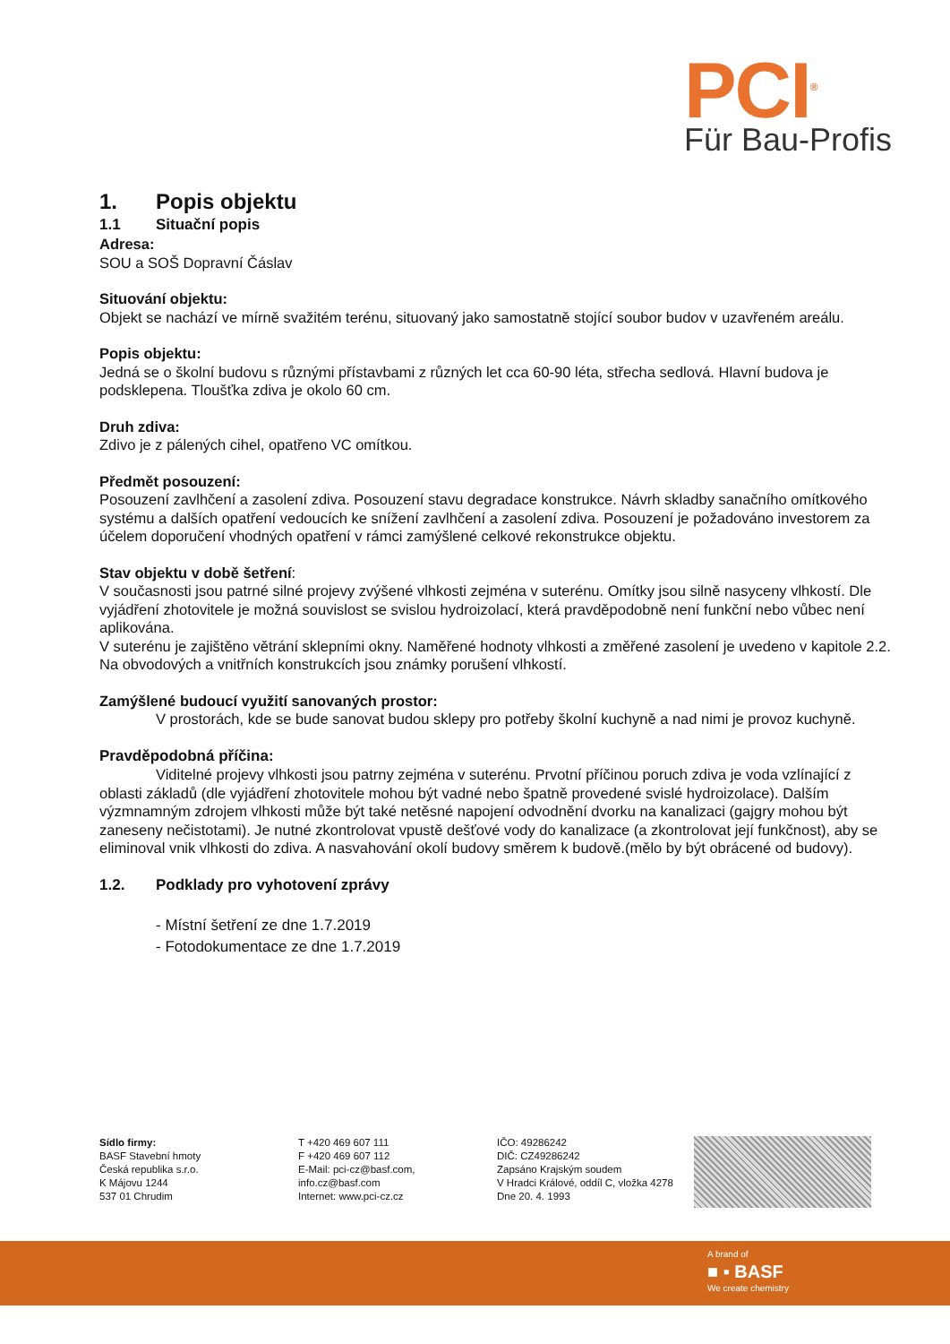PCI<sup>®</sup>
Für Bau-Profis
1. Popis objektu
1.1 Situační popis
Adresa:
SOU a SOŠ Dopravní Čáslav
Situování objektu:
Objekt se nachází ve mírně svažitém terénu, situovaný jako samostatně stojící soubor budov v uzavřeném areálu.
Popis objektu:
Jedná se o školní budovu s různými přístavbami z různých let cca 60-90 léta, střecha sedlová. Hlavní budova je podsklepena. Tloušťka zdiva je okolo 60 cm.
Druh zdiva:
Zdivo je z pálených cihel, opatřeno VC omítkou.
Předmět posouzení:
Posouzení zavlhčení a zasolení zdiva. Posouzení stavu degradace konstrukce. Návrh skladby sanačního omítkového systému a dalších opatření vedoucích ke snížení zavlhčení a zasolení zdiva. Posouzení je požadováno investorem za účelem doporučení vhodných opatření v rámci zamýšlené celkové rekonstrukce objektu.
Stav objektu v době šetření:
V současnosti jsou patrné silné projevy zvýšené vlhkosti zejména v suterénu. Omítky jsou silně nasyceny vlhkostí. Dle vyjádření zhotovitele je možná souvislost se svislou hydroizolací, která pravděpodobně není funkční nebo vůbec není aplikována.
V suterénu je zajištěno větrání sklepními okny. Naměřené hodnoty vlhkosti a změřené zasolení je uvedeno v kapitole 2.2. Na obvodových a vnitřních konstrukcích jsou známky porušení vlhkostí.
Zamýšlené budoucí využití sanovaných prostor:
V prostorách, kde se bude sanovat budou sklepy pro potřeby školní kuchyně a nad nimi je provoz kuchyně.
Pravděpodobná příčina:
Viditelné projevy vlhkosti jsou patrny zejména v suterénu. Prvotní příčinou poruch zdiva je voda vzlínající z oblasti základů (dle vyjádření zhotovitele mohou být vadné nebo špatně provedené svislé hydroizolace). Dalším výzmnamným zdrojem vlhkosti může být také netěsné napojení odvodnění dvorku na kanalizaci (gajgry mohou být zaneseny nečistotami). Je nutné zkontrolovat vpustě dešťové vody do kanalizace (a zkontrolovat její funkčnost), aby se eliminoval vnik vlhkosti do zdiva. A nasvahování okolí budovy směrem k budově.(mělo by být obrácené od budovy).
1.2. Podklady pro vyhotovení zprávy
- Místní šetření ze dne 1.7.2019
- Fotodokumentace ze dne 1.7.2019
Sídlo firmy:
BASF Stavební hmoty
Česká republika s.r.o.
K Májovu 1244
537 01 Chrudim
T +420 469 607 111
F +420 469 607 112
E-Mail: pci-cz@basf.com,
info.cz@basf.com
Internet: www.pci-cz.cz
IČO: 49286242
DIČ: CZ49286242
Zapsáno Krajským soudem
V Hradci Králové, oddíl C, vložka 4278
Dne 20. 4. 1993
A brand of
■ ▪ BASF
We create chemistry